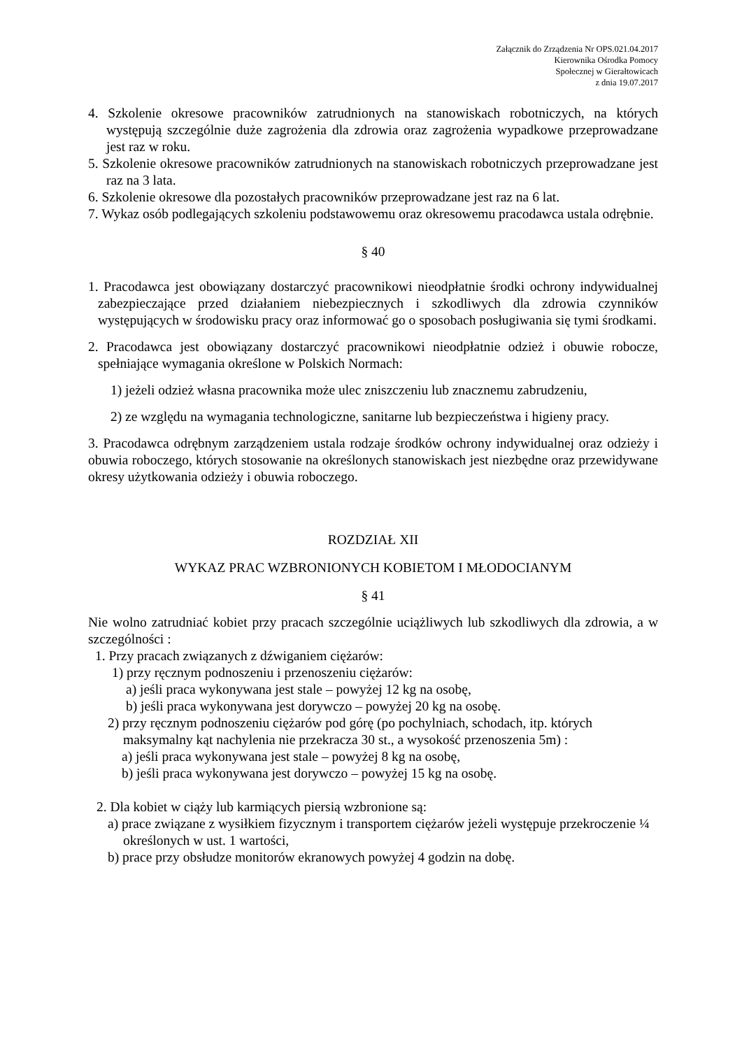Załącznik do Zrządzenia Nr OPS.021.04.2017
Kierownika Ośrodka Pomocy
Społecznej w Gierałtowicach
z dnia 19.07.2017
4. Szkolenie okresowe pracowników zatrudnionych na stanowiskach robotniczych, na których występują szczególnie duże zagrożenia dla zdrowia oraz zagrożenia wypadkowe przeprowadzane jest raz w roku.
5. Szkolenie okresowe pracowników zatrudnionych na stanowiskach robotniczych przeprowadzane jest raz na 3 lata.
6. Szkolenie okresowe dla pozostałych pracowników przeprowadzane jest raz na 6 lat.
7. Wykaz osób podlegających szkoleniu podstawowemu oraz okresowemu pracodawca ustala odrębnie.
§ 40
1. Pracodawca jest obowiązany dostarczyć pracownikowi nieodpłatnie środki ochrony indywidualnej zabezpieczające przed działaniem niebezpiecznych i szkodliwych dla zdrowia czynników występujących w środowisku pracy oraz informować go o sposobach posługiwania się tymi środkami.
2. Pracodawca jest obowiązany dostarczyć pracownikowi nieodpłatnie odzież i obuwie robocze, spełniające wymagania określone w Polskich Normach:
1) jeżeli odzież własna pracownika może ulec zniszczeniu lub znacznemu zabrudzeniu,
2) ze względu na wymagania technologiczne, sanitarne lub bezpieczeństwa i higieny pracy.
3. Pracodawca odrębnym zarządzeniem ustala rodzaje środków ochrony indywidualnej oraz odzieży i obuwia roboczego, których stosowanie na określonych stanowiskach jest niezbędne oraz przewidywane okresy użytkowania odzieży i obuwia roboczego.
ROZDZIAŁ XII
WYKAZ PRAC WZBRONIONYCH KOBIETOM I MŁODOCIANYM
§ 41
Nie wolno zatrudniać kobiet przy pracach szczególnie uciążliwych lub szkodliwych dla zdrowia, a w szczególności :
1. Przy pracach związanych z dźwiganiem ciężarów:
1) przy ręcznym podnoszeniu i przenoszeniu ciężarów:
a) jeśli praca wykonywana jest stale – powyżej 12 kg na osobę,
b) jeśli praca wykonywana jest dorywczo – powyżej 20 kg na osobę.
2) przy ręcznym podnoszeniu ciężarów pod górę (po pochylniach, schodach, itp. których maksymalny kąt nachylenia nie przekracza 30 st., a wysokość przenoszenia 5m) :
a) jeśli praca wykonywana jest stale – powyżej 8 kg na osobę,
b) jeśli praca wykonywana jest dorywczo – powyżej 15 kg na osobę.
2. Dla kobiet w ciąży lub karmiących piersią wzbronione są:
a) prace związane z wysiłkiem fizycznym i transportem ciężarów jeżeli występuje przekroczenie ¼ określonych w ust. 1 wartości,
b) prace przy obsłudze monitorów ekranowych powyżej 4 godzin na dobę.